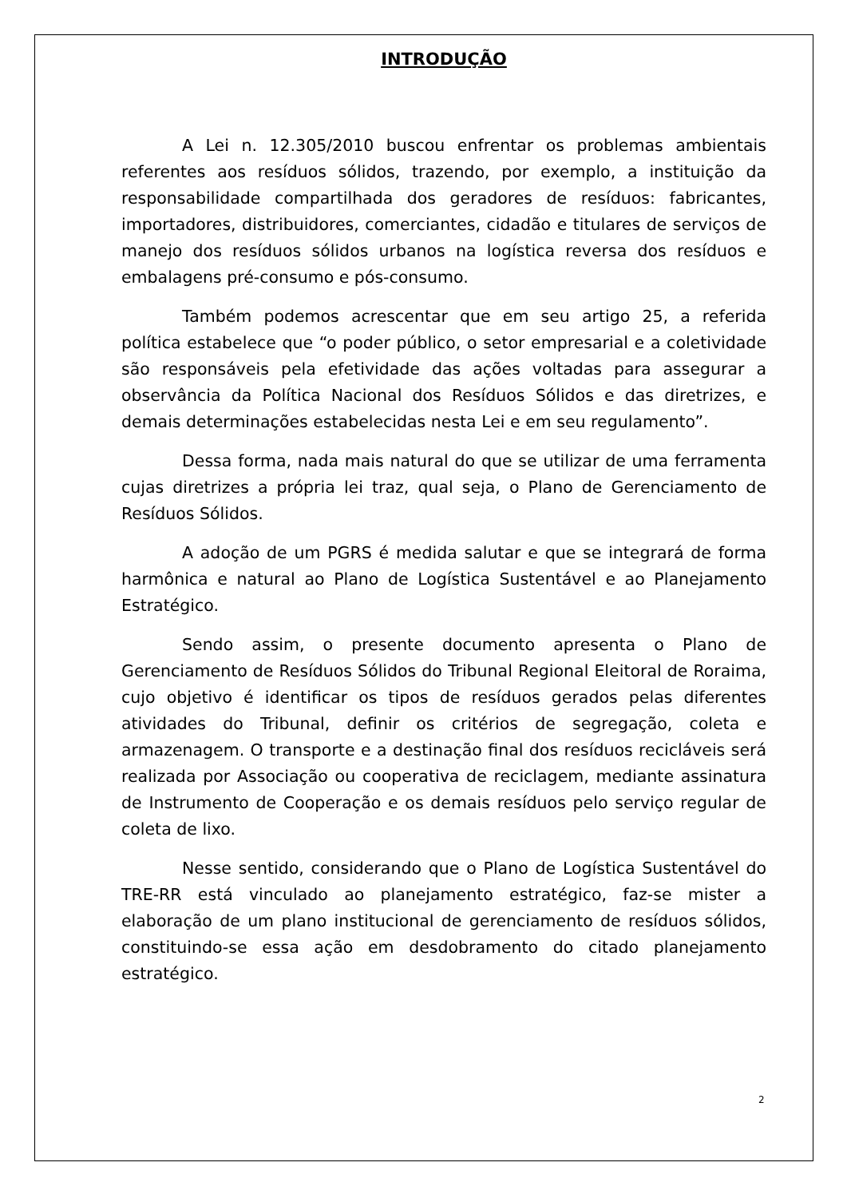INTRODUÇÃO
A Lei n. 12.305/2010 buscou enfrentar os problemas ambientais referentes aos resíduos sólidos, trazendo, por exemplo, a instituição da responsabilidade compartilhada dos geradores de resíduos: fabricantes, importadores, distribuidores, comerciantes, cidadão e titulares de serviços de manejo dos resíduos sólidos urbanos na logística reversa dos resíduos e embalagens pré-consumo e pós-consumo.
Também podemos acrescentar que em seu artigo 25, a referida política estabelece que “o poder público, o setor empresarial e a coletividade são responsáveis pela efetividade das ações voltadas para assegurar a observância da Política Nacional dos Resíduos Sólidos e das diretrizes, e demais determinações estabelecidas nesta Lei e em seu regulamento”.
Dessa forma, nada mais natural do que se utilizar de uma ferramenta cujas diretrizes a própria lei traz, qual seja, o Plano de Gerenciamento de Resíduos Sólidos.
A adoção de um PGRS é medida salutar e que se integrará de forma harmônica e natural ao Plano de Logística Sustentável e ao Planejamento Estratégico.
Sendo assim, o presente documento apresenta o Plano de Gerenciamento de Resíduos Sólidos do Tribunal Regional Eleitoral de Roraima, cujo objetivo é identificar os tipos de resíduos gerados pelas diferentes atividades do Tribunal, definir os critérios de segregação, coleta e armazenagem. O transporte e a destinação final dos resíduos recicláveis será realizada por Associação ou cooperativa de reciclagem, mediante assinatura de Instrumento de Cooperação e os demais resíduos pelo serviço regular de coleta de lixo.
Nesse sentido, considerando que o Plano de Logística Sustentável do TRE-RR está vinculado ao planejamento estratégico, faz-se mister a elaboração de um plano institucional de gerenciamento de resíduos sólidos, constituindo-se essa ação em desdobramento do citado planejamento estratégico.
2